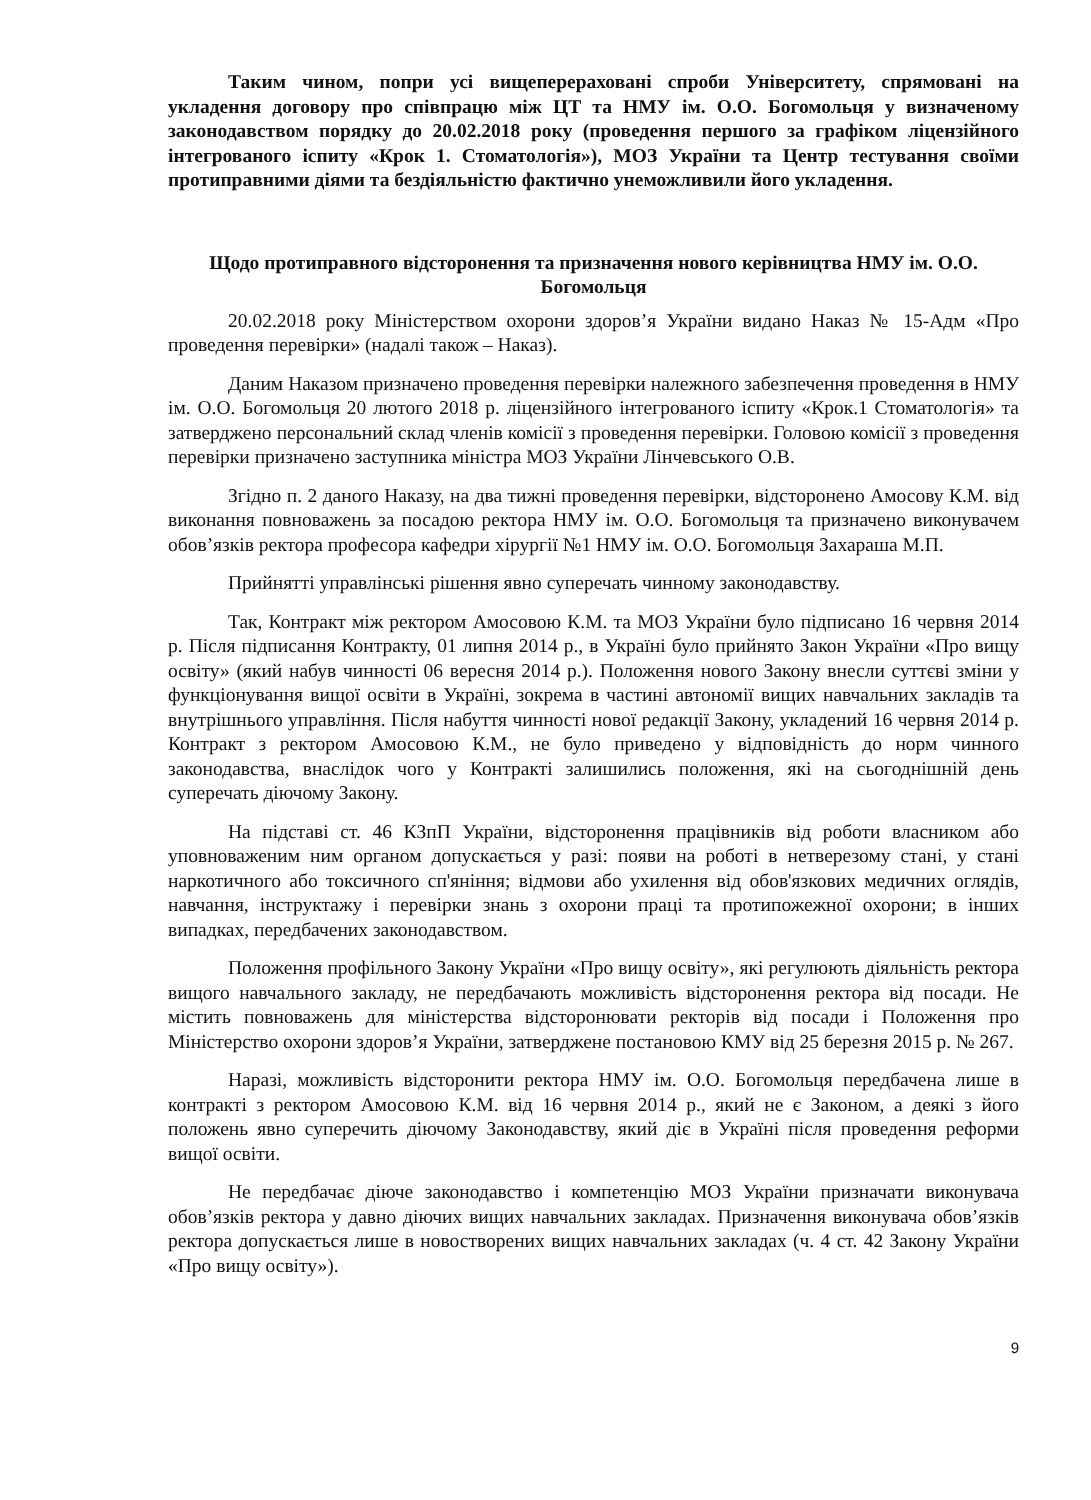Таким чином, попри усі вищеперераховані спроби Університету, спрямовані на укладення договору про співпрацю між ЦТ та НМУ ім. О.О. Богомольця у визначеному законодавством порядку до 20.02.2018 року (проведення першого за графіком ліцензійного інтегрованого іспиту «Крок 1. Стоматологія»), МОЗ України та Центр тестування своїми протиправними діями та бездіяльністю фактично унеможливили його укладення.
Щодо протиправного відсторонення та призначення нового керівництва НМУ ім. О.О. Богомольця
20.02.2018 року Міністерством охорони здоров’я України видано Наказ № 15-Адм «Про проведення перевірки» (надалі також – Наказ).
Даним Наказом призначено проведення перевірки належного забезпечення проведення в НМУ ім. О.О. Богомольця 20 лютого 2018 р. ліцензійного інтегрованого іспиту «Крок.1 Стоматологія» та затверджено персональний склад членів комісії з проведення перевірки. Головою комісії з проведення перевірки призначено заступника міністра МОЗ України Лінчевського О.В.
Згідно п. 2 даного Наказу, на два тижні проведення перевірки, відсторонено Амосову К.М. від виконання повноважень за посадою ректора НМУ ім. О.О. Богомольця та призначено виконувачем обов’язків ректора професора кафедри хірургії №1 НМУ ім. О.О. Богомольця Захараша М.П.
Прийнятті управлінські рішення явно суперечать чинному законодавству.
Так, Контракт між ректором Амосовою К.М. та МОЗ України було підписано 16 червня 2014 р. Після підписання Контракту, 01 липня 2014 р., в Україні було прийнято Закон України «Про вищу освіту» (який набув чинності 06 вересня 2014 р.). Положення нового Закону внесли суттєві зміни у функціонування вищої освіти в Україні, зокрема в частині автономії вищих навчальних закладів та внутрішнього управління. Після набуття чинності нової редакції Закону, укладений 16 червня 2014 р. Контракт з ректором Амосовою К.М., не було приведено у відповідність до норм чинного законодавства, внаслідок чого у Контракті залишились положення, які на сьогоднішній день суперечать діючому Закону.
На підставі ст. 46 КЗпП України, відсторонення працівників від роботи власником або уповноваженим ним органом допускається у разі: появи на роботі в нетверезому стані, у стані наркотичного або токсичного сп'яніння; відмови або ухилення від обов'язкових медичних оглядів, навчання, інструктажу і перевірки знань з охорони праці та протипожежної охорони; в інших випадках, передбачених законодавством.
Положення профільного Закону України «Про вищу освіту», які регулюють діяльність ректора вищого навчального закладу, не передбачають можливість відсторонення ректора від посади. Не містить повноважень для міністерства відсторонювати ректорів від посади і Положення про Міністерство охорони здоров’я України, затверджене постановою КМУ від 25 березня 2015 р. № 267.
Наразі, можливість відсторонити ректора НМУ ім. О.О. Богомольця передбачена лише в контракті з ректором Амосовою К.М. від 16 червня 2014 р., який не є Законом, а деякі з його положень явно суперечить діючому Законодавству, який діє в Україні після проведення реформи вищої освіти.
Не передбачає діюче законодавство і компетенцію МОЗ України призначати виконувача обов’язків ректора у давно діючих вищих навчальних закладах. Призначення виконувача обов’язків ректора допускається лише в новостворених вищих навчальних закладах (ч. 4 ст. 42 Закону України «Про вищу освіту»).
9